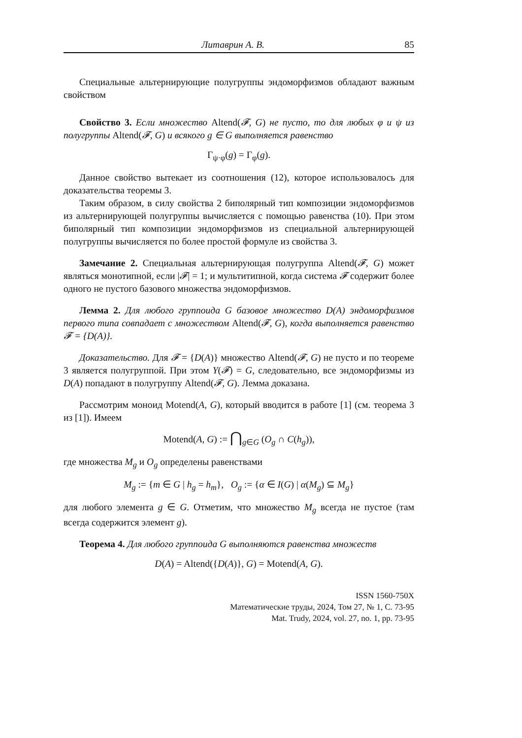Литаврин А. В. 85
Специальные альтернирующие полугруппы эндоморфизмов обладают важным свойством
Свойство 3. Если множество Altend(𝓕, G) не пусто, то для любых φ и ψ из полугруппы Altend(𝓕, G) и всякого g ∈ G выполняется равенство
Γ<sub>ψ·φ</sub>(g) = Γ<sub>φ</sub>(g).
Данное свойство вытекает из соотношения (12), которое использовалось для доказательства теоремы 3.
Таким образом, в силу свойства 2 биполярный тип композиции эндоморфизмов из альтернирующей полугруппы вычисляется с помощью равенства (10). При этом биполярный тип композиции эндоморфизмов из специальной альтернирующей полугруппы вычисляется по более простой формуле из свойства 3.
Замечание 2. Специальная альтернирующая полугруппа Altend(𝓕, G) может являться монотипной, если |𝓕| = 1; и мультитипной, когда система 𝓕 содержит более одного не пустого базового множества эндоморфизмов.
Лемма 2. Для любого группоида G базовое множество D(A) эндоморфизмов первого типа совпадает с множеством Altend(𝓕, G), когда выполняется равенство 𝓕 = {D(A)}.
Доказательство. Для 𝓕 = {D(A)} множество Altend(𝓕, G) не пусто и по теореме 3 является полугруппой. При этом Y(𝓕) = G, следовательно, все эндоморфизмы из D(A) попадают в полугруппу Altend(𝓕, G). Лемма доказана.
Рассмотрим моноид Motend(A, G), который вводится в работе [1] (см. теорема 3 из [1]). Имеем
Motend(A, G) := ⋂<sub>g∈G</sub> (O<sub>g</sub> ∩ C(h<sub>g</sub>)),
где множества M<sub>g</sub> и O<sub>g</sub> определены равенствами
M<sub>g</sub> := {m ∈ G | h<sub>g</sub> = h<sub>m</sub>}, O<sub>g</sub> := {α ∈ I(G) | α(M<sub>g</sub>) ⊆ M<sub>g</sub>}
для любого элемента g ∈ G. Отметим, что множество M<sub>g</sub> всегда не пустое (там всегда содержится элемент g).
Теорема 4. Для любого группоида G выполняются равенства множеств
D(A) = Altend({D(A)}, G) = Motend(A, G).
ISSN 1560-750X
Математические труды, 2024, Том 27, № 1, С. 73-95
Mat. Trudy, 2024, vol. 27, no. 1, pp. 73-95